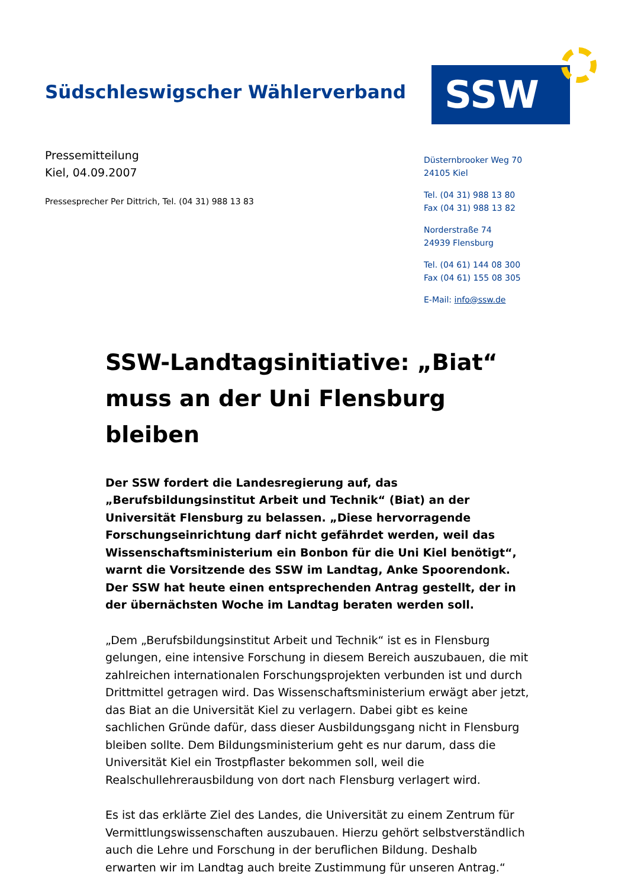Südschleswigscher Wählerverband
SSW
Pressemitteilung
Kiel, 04.09.2007
Pressesprecher Per Dittrich, Tel. (04 31) 988 13 83
Düsternbrooker Weg 70
24105 Kiel
Tel. (04 31) 988 13 80
Fax (04 31) 988 13 82
Norderstraße 74
24939 Flensburg
Tel. (04 61) 144 08 300
Fax (04 61) 155 08 305
E-Mail: info@ssw.de
SSW-Landtagsinitiative: „Biat“ muss an der Uni Flensburg bleiben
Der SSW fordert die Landesregierung auf, das „Berufsbildungsinstitut Arbeit und Technik“ (Biat) an der Universität Flensburg zu belassen. „Diese hervorragende Forschungseinrichtung darf nicht gefährdet werden, weil das Wissenschaftsministerium ein Bonbon für die Uni Kiel benötigt“, warnt die Vorsitzende des SSW im Landtag, Anke Spoorendonk. Der SSW hat heute einen entsprechenden Antrag gestellt, der in der übernächsten Woche im Landtag beraten werden soll.
„Dem „Berufsbildungsinstitut Arbeit und Technik“ ist es in Flensburg gelungen, eine intensive Forschung in diesem Bereich auszubauen, die mit zahlreichen internationalen Forschungsprojekten verbunden ist und durch Drittmittel getragen wird. Das Wissenschaftsministerium erwägt aber jetzt, das Biat an die Universität Kiel zu verlagern. Dabei gibt es keine sachlichen Gründe dafür, dass dieser Ausbildungsgang nicht in Flensburg bleiben sollte. Dem Bildungsministerium geht es nur darum, dass die Universität Kiel ein Trostpflaster bekommen soll, weil die Realschullehrerausbildung von dort nach Flensburg verlagert wird.
Es ist das erklärte Ziel des Landes, die Universität zu einem Zentrum für Vermittlungswissenschaften auszubauen. Hierzu gehört selbstverständlich auch die Lehre und Forschung in der beruflichen Bildung. Deshalb erwarten wir im Landtag auch breite Zustimmung für unseren Antrag.“